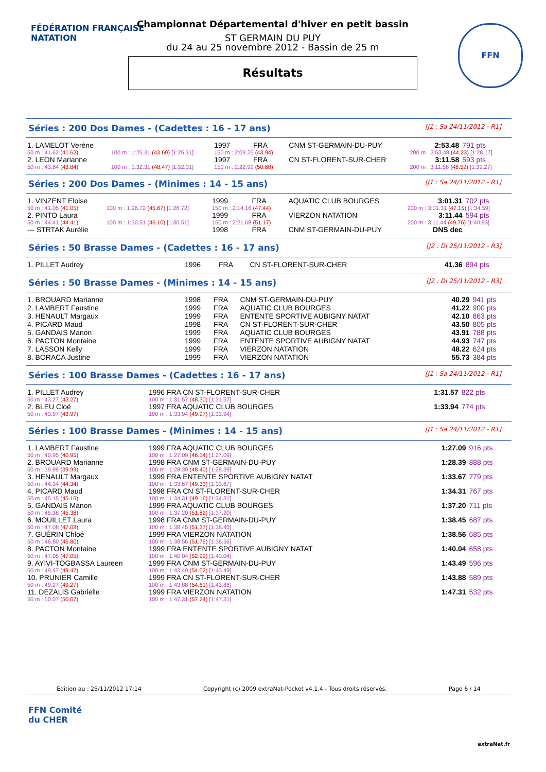FÉDÉRATION FRANÇAISE
NATATION
FFN
Championnat Départemental d'hiver en petit bassin
ST GERMAIN DU PUY
du 24 au 25 novembre 2012 - Bassin de 25 m
Résultats
Séries : 200 Dos Dames - (Cadettes : 16 - 17 ans) [J1 : Sa 24/11/2012 - R1]
| 1. LAMELOT Verène | | 1997 | FRA | CNM ST-GERMAIN-DU-PUY | | 2:53.48 | 791 pts |
| 50 m : 41.62 (41.62) | 100 m : 1:25.31 (43.69) [1:25.31] | 150 m : 2:09.25 (43.94) | | | 200 m : 2:53.48 (44.23) [1:28.17] | | |
| 2. LEON Marianne | | 1997 | FRA | CN ST-FLORENT-SUR-CHER | | 3:11.58 | 593 pts |
| 50 m : 43.84 (43.84) | 100 m : 1:32.31 (48.47) [1:32.31] | 150 m : 2:22.99 (50.68) | | | 200 m : 3:11.58 (48.59) [1:39.27] | | |
Séries : 200 Dos Dames - (Minimes : 14 - 15 ans) [J1 : Sa 24/11/2012 - R1]
| 1. VINZENT Eloise | | 1999 | FRA | AQUATIC CLUB BOURGES | | 3:01.31 | 702 pts |
| 50 m : 41.05 (41.05) | 100 m : 1:26.72 (45.67) [1:26.72] | 150 m : 2:14.16 (47.44) | | | 200 m : 3:01.31 (47.15) [1:34.59] | | |
| 2. PINTO Laura | | 1999 | FRA | VIERZON NATATION | | 3:11.44 | 594 pts |
| 50 m : 44.41 (44.41) | 100 m : 1:30.51 (46.10) [1:30.51] | 150 m : 2:21.68 (51.17) | | | 200 m : 3:11.44 (49.76) [1:40.93] | | |
| --- STRTAK Aurélie | | 1998 | FRA | CNM ST-GERMAIN-DU-PUY | | DNS dec | |
Séries : 50 Brasse Dames - (Cadettes : 16 - 17 ans) [J2 : Di 25/11/2012 - R3]
| 1. PILLET Audrey | 1996 | FRA | CN ST-FLORENT-SUR-CHER | 41.36 | 894 pts |
Séries : 50 Brasse Dames - (Minimes : 14 - 15 ans) [J2 : Di 25/11/2012 - R3]
| 1. BROUARD Marianne | 1998 | FRA | CNM ST-GERMAIN-DU-PUY | 40.29 | 941 pts |
| 2. LAMBERT Faustine | 1999 | FRA | AQUATIC CLUB BOURGES | 41.22 | 900 pts |
| 3. HENAULT Margaux | 1999 | FRA | ENTENTE SPORTIVE AUBIGNY NATAT | 42.10 | 863 pts |
| 4. PICARD Maud | 1998 | FRA | CN ST-FLORENT-SUR-CHER | 43.50 | 805 pts |
| 5. GANDAIS Manon | 1999 | FRA | AQUATIC CLUB BOURGES | 43.91 | 788 pts |
| 6. PACTON Montaine | 1999 | FRA | ENTENTE SPORTIVE AUBIGNY NATAT | 44.93 | 747 pts |
| 7. LASSON Kelly | 1999 | FRA | VIERZON NATATION | 48.22 | 624 pts |
| 8. BORACA Justine | 1999 | FRA | VIERZON NATATION | 55.73 | 384 pts |
Séries : 100 Brasse Dames - (Cadettes : 16 - 17 ans) [J1 : Sa 24/11/2012 - R1]
| 1. PILLET Audrey | 1996 FRA CN ST-FLORENT-SUR-CHER | 1:31.57 | 822 pts |
| 50 m : 43.27 (43.27) | 100 m : 1:31.57 (48.30) [1:31.57] | | |
| 2. BLEU Cloé | 1997 FRA AQUATIC CLUB BOURGES | 1:33.94 | 774 pts |
| 50 m : 43.97 (43.97) | 100 m : 1:33.94 (49.97) [1:33.94] | | |
Séries : 100 Brasse Dames - (Minimes : 14 - 15 ans) [J1 : Sa 24/11/2012 - R1]
| 1. LAMBERT Faustine | 1999 FRA AQUATIC CLUB BOURGES | 1:27.09 | 916 pts |
| 50 m : 40.95 (40.95) | 100 m : 1:27.09 (46.14) [1:27.09] | | |
| 2. BROUARD Marianne | 1998 FRA CNM ST-GERMAIN-DU-PUY | 1:28.39 | 888 pts |
| 50 m : 39.99 (39.99) | 100 m : 1:28.39 (48.40) [1:28.39] | | |
| 3. HENAULT Margaux | 1999 FRA ENTENTE SPORTIVE AUBIGNY NATAT | 1:33.67 | 779 pts |
| 50 m : 44.34 (44.34) | 100 m : 1:33.67 (49.33) [1:33.67] | | |
| 4. PICARD Maud | 1998 FRA CN ST-FLORENT-SUR-CHER | 1:34.31 | 767 pts |
| 50 m : 45.15 (45.15) | 100 m : 1:34.31 (49.16) [1:34.31] | | |
| 5. GANDAIS Manon | 1999 FRA AQUATIC CLUB BOURGES | 1:37.20 | 711 pts |
| 50 m : 45.38 (45.38) | 100 m : 1:37.20 (51.82) [1:37.20] | | |
| 6. MOUILLET Laura | 1998 FRA CNM ST-GERMAIN-DU-PUY | 1:38.45 | 687 pts |
| 50 m : 47.08 (47.08) | 100 m : 1:38.45 (51.37) [1:38.45] | | |
| 7. GUÉRIN Chloé | 1999 FRA VIERZON NATATION | 1:38.56 | 685 pts |
| 50 m : 46.80 (46.80) | 100 m : 1:38.56 (51.76) [1:38.56] | | |
| 8. PACTON Montaine | 1999 FRA ENTENTE SPORTIVE AUBIGNY NATAT | 1:40.04 | 658 pts |
| 50 m : 47.05 (47.05) | 100 m : 1:40.04 (52.99) [1:40.04] | | |
| 9. AYIVI-TOGBASSA Laureen | 1999 FRA CNM ST-GERMAIN-DU-PUY | 1:43.49 | 596 pts |
| 50 m : 49.47 (49.47) | 100 m : 1:43.49 (54.02) [1:43.49] | | |
| 10. PRUNIER Camille | 1999 FRA CN ST-FLORENT-SUR-CHER | 1:43.88 | 589 pts |
| 50 m : 49.27 (49.27) | 100 m : 1:43.88 (54.61) [1:43.88] | | |
| 11. DEZALIS Gabrielle | 1999 FRA VIERZON NATATION | 1:47.31 | 532 pts |
| 50 m : 50.07 (50.07) | 100 m : 1:47.31 (57.24) [1:47.31] | | |
Edition au : 25/11/2012 17:14 Copyright (c) 2009 extraNat-Pocket v4.1.4 - Tous droits réservés. Page 6 / 14
FFN Comité
du CHER
extraNat.fr